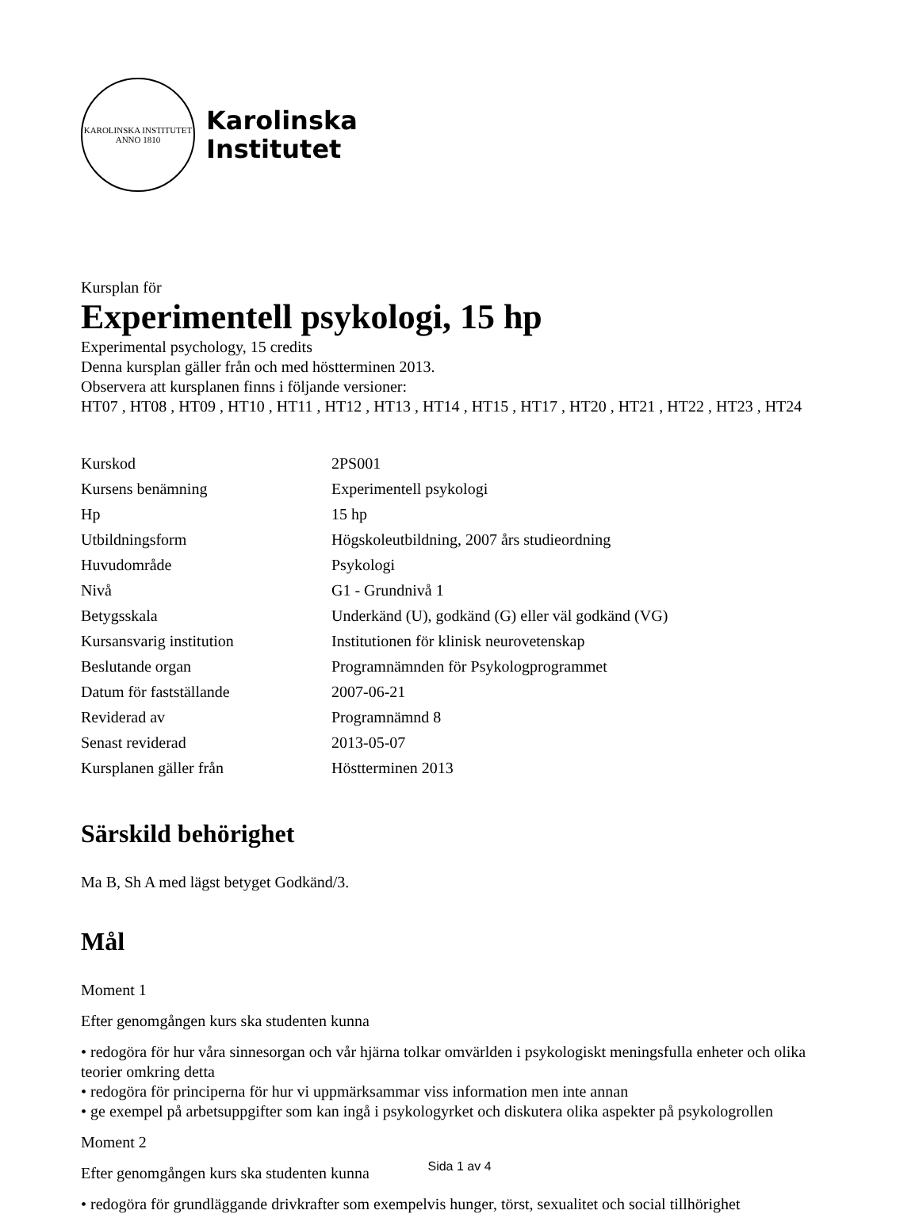KAROLINSKA INSTITUTET
ANNO 1810
Karolinska
Institutet
Kursplan för
Experimentell psykologi, 15 hp
Experimental psychology, 15 credits
Denna kursplan gäller från och med höstterminen 2013.
Observera att kursplanen finns i följande versioner:
HT07 , HT08 , HT09 , HT10 , HT11 , HT12 , HT13 , HT14 , HT15 , HT17 , HT20 , HT21 , HT22 , HT23 , HT24
| Kurskod | 2PS001 |
| Kursens benämning | Experimentell psykologi |
| Hp | 15 hp |
| Utbildningsform | Högskoleutbildning, 2007 års studieordning |
| Huvudområde | Psykologi |
| Nivå | G1 - Grundnivå 1 |
| Betygsskala | Underkänd (U), godkänd (G) eller väl godkänd (VG) |
| Kursansvarig institution | Institutionen för klinisk neurovetenskap |
| Beslutande organ | Programnämnden för Psykologprogrammet |
| Datum för fastställande | 2007-06-21 |
| Reviderad av | Programnämnd 8 |
| Senast reviderad | 2013-05-07 |
| Kursplanen gäller från | Höstterminen 2013 |
Särskild behörighet
Ma B, Sh A med lägst betyget Godkänd/3.
Mål
Moment 1
Efter genomgången kurs ska studenten kunna
• redogöra för hur våra sinnesorgan och vår hjärna tolkar omvärlden i psykologiskt meningsfulla enheter och olika teorier omkring detta
• redogöra för principerna för hur vi uppmärksammar viss information men inte annan
• ge exempel på arbetsuppgifter som kan ingå i psykologyrket och diskutera olika aspekter på psykologrollen
Moment 2
Efter genomgången kurs ska studenten kunna
• redogöra för grundläggande drivkrafter som exempelvis hunger, törst, sexualitet och social tillhörighet
Sida 1 av 4